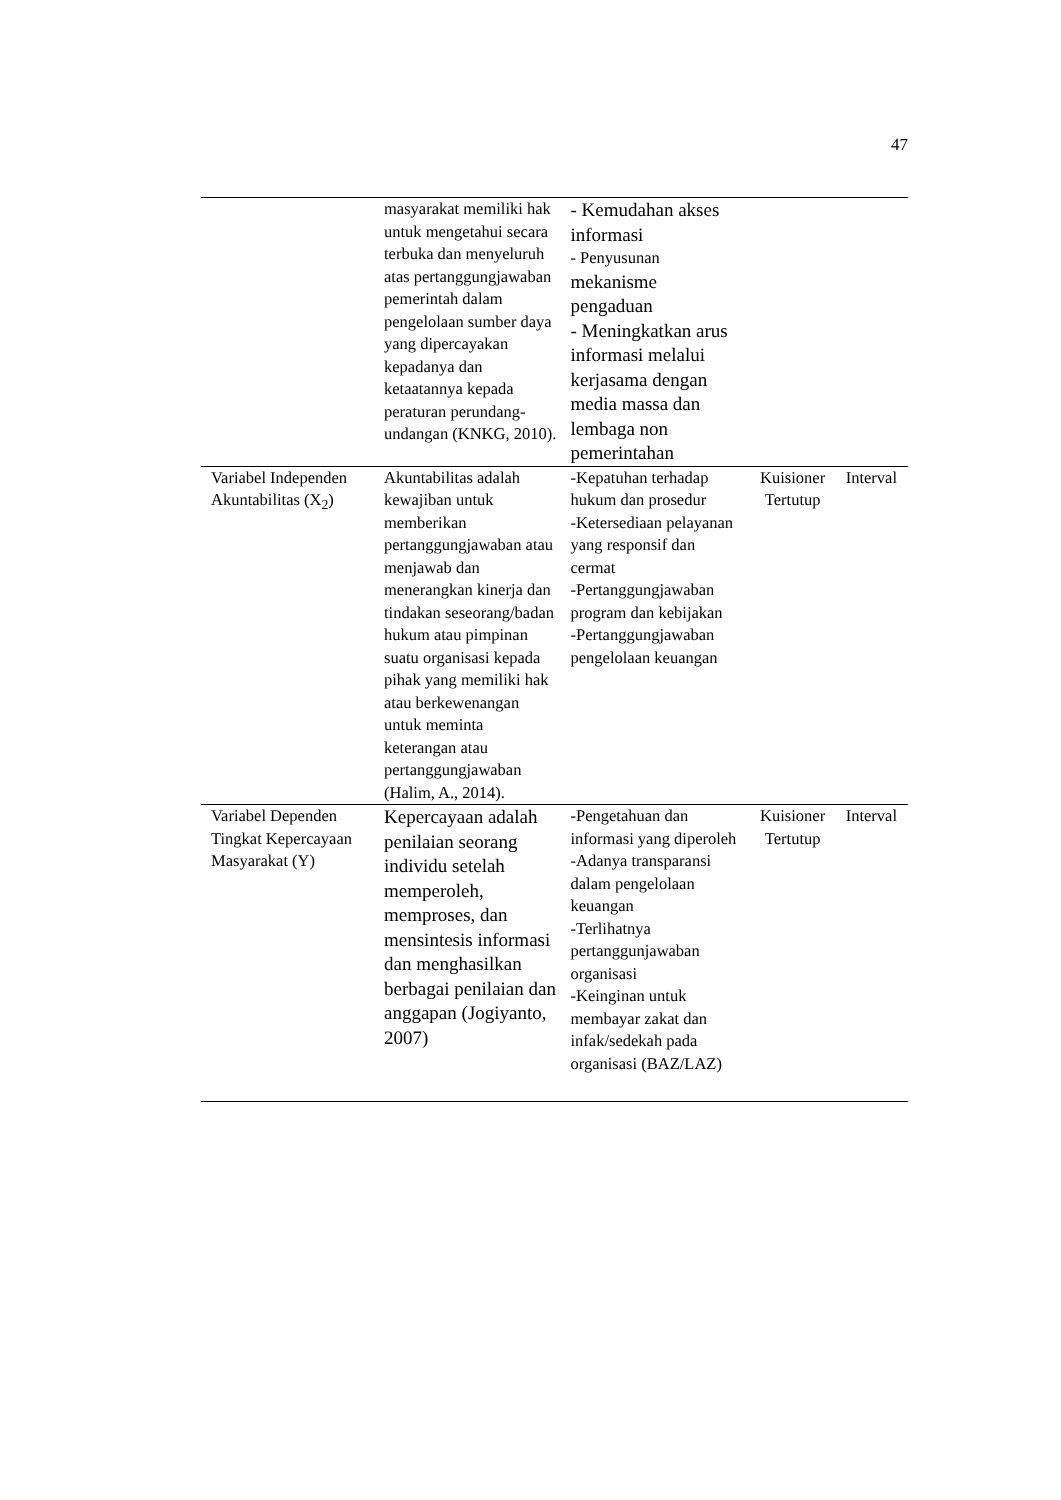47
| | masyarakat memiliki hak untuk mengetahui secara terbuka dan menyeluruh atas pertanggungjawaban pemerintah dalam pengelolaan sumber daya yang dipercayakan kepadanya dan ketaatannya kepada peraturan perundang-undangan (KNKG, 2010). | - Kemudahan akses informasi - Penyusunan mekanisme pengaduan - Meningkatkan arus informasi melalui kerjasama dengan media massa dan lembaga non pemerintahan | | |
| Variabel Independen Akuntabilitas (X<sub>2</sub>) | Akuntabilitas adalah kewajiban untuk memberikan pertanggungjawaban atau menjawab dan menerangkan kinerja dan tindakan seseorang/badan hukum atau pimpinan suatu organisasi kepada pihak yang memiliki hak atau berkewenangan untuk meminta keterangan atau pertanggungjawaban (Halim, A., 2014). | -Kepatuhan terhadap hukum dan prosedur -Ketersediaan pelayanan yang responsif dan cermat -Pertanggungjawaban program dan kebijakan -Pertanggungjawaban pengelolaan keuangan | Kuisioner Tertutup | Interval |
| Variabel Dependen Tingkat Kepercayaan Masyarakat (Y) | Kepercayaan adalah penilaian seorang individu setelah memperoleh, memproses, dan mensintesis informasi dan menghasilkan berbagai penilaian dan anggapan (Jogiyanto, 2007) | -Pengetahuan dan informasi yang diperoleh -Adanya transparansi dalam pengelolaan keuangan -Terlihatnya pertanggunjawaban organisasi -Keinginan untuk membayar zakat dan infak/sedekah pada organisasi (BAZ/LAZ) | Kuisioner Tertutup | Interval |